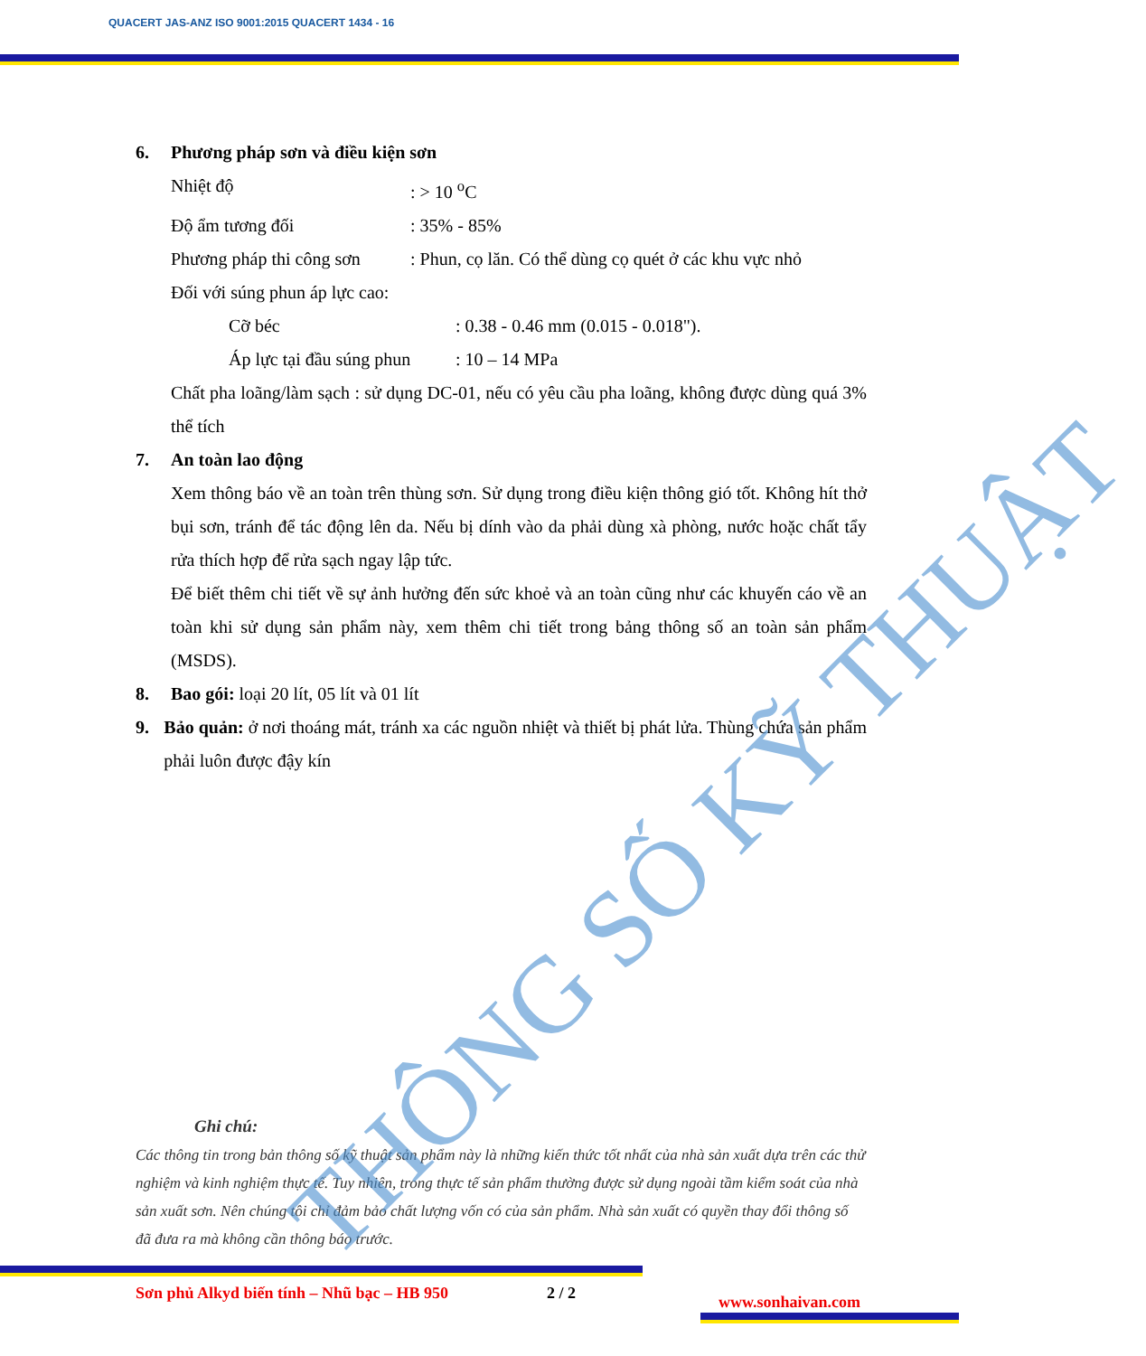QUACERT JAS-ANZ ISO 9001:2015 QUACERT 1434 - 16
6. Phương pháp sơn và điều kiện sơn
Nhiệt độ: > 10 <sup>o</sup>C
Độ ẩm tương đối: 35% - 85%
Phương pháp thi công sơn: Phun, cọ lăn. Có thể dùng cọ quét ở các khu vực nhỏ
Đối với súng phun áp lực cao:
Cỡ béc: 0.38 - 0.46 mm (0.015 - 0.018").
Áp lực tại đầu súng phun: 10 – 14 MPa
Chất pha loãng/làm sạch : sử dụng DC-01, nếu có yêu cầu pha loãng, không được dùng quá 3% thể tích
7. An toàn lao động
Xem thông báo về an toàn trên thùng sơn. Sử dụng trong điều kiện thông gió tốt. Không hít thở bụi sơn, tránh để tác động lên da. Nếu bị dính vào da phải dùng xà phòng, nước hoặc chất tẩy rửa thích hợp để rửa sạch ngay lập tức.
Để biết thêm chi tiết về sự ảnh hưởng đến sức khoẻ và an toàn cũng như các khuyến cáo về an toàn khi sử dụng sản phẩm này, xem thêm chi tiết trong bảng thông số an toàn sản phẩm (MSDS).
8. Bao gói: loại 20 lít, 05 lít và 01 lít
9. Bảo quản: ở nơi thoáng mát, tránh xa các nguồn nhiệt và thiết bị phát lửa. Thùng chứa sản phẩm phải luôn được đậy kín
Ghi chú:
Các thông tin trong bản thông số kỹ thuật sản phẩm này là những kiến thức tốt nhất của nhà sản xuất dựa trên các thử nghiệm và kinh nghiệm thực tế. Tuy nhiên, trong thực tế sản phẩm thường được sử dụng ngoài tầm kiểm soát của nhà sản xuất sơn. Nên chúng tôi chỉ đảm bảo chất lượng vốn có của sản phẩm. Nhà sản xuất có quyền thay đổi thông số đã đưa ra mà không cần thông báo trước.
Sơn phủ Alkyd biến tính – Nhũ bạc – HB 950 2 / 2 www.sonhaivan.com
THÔNG SỐ KỸ THUẬT